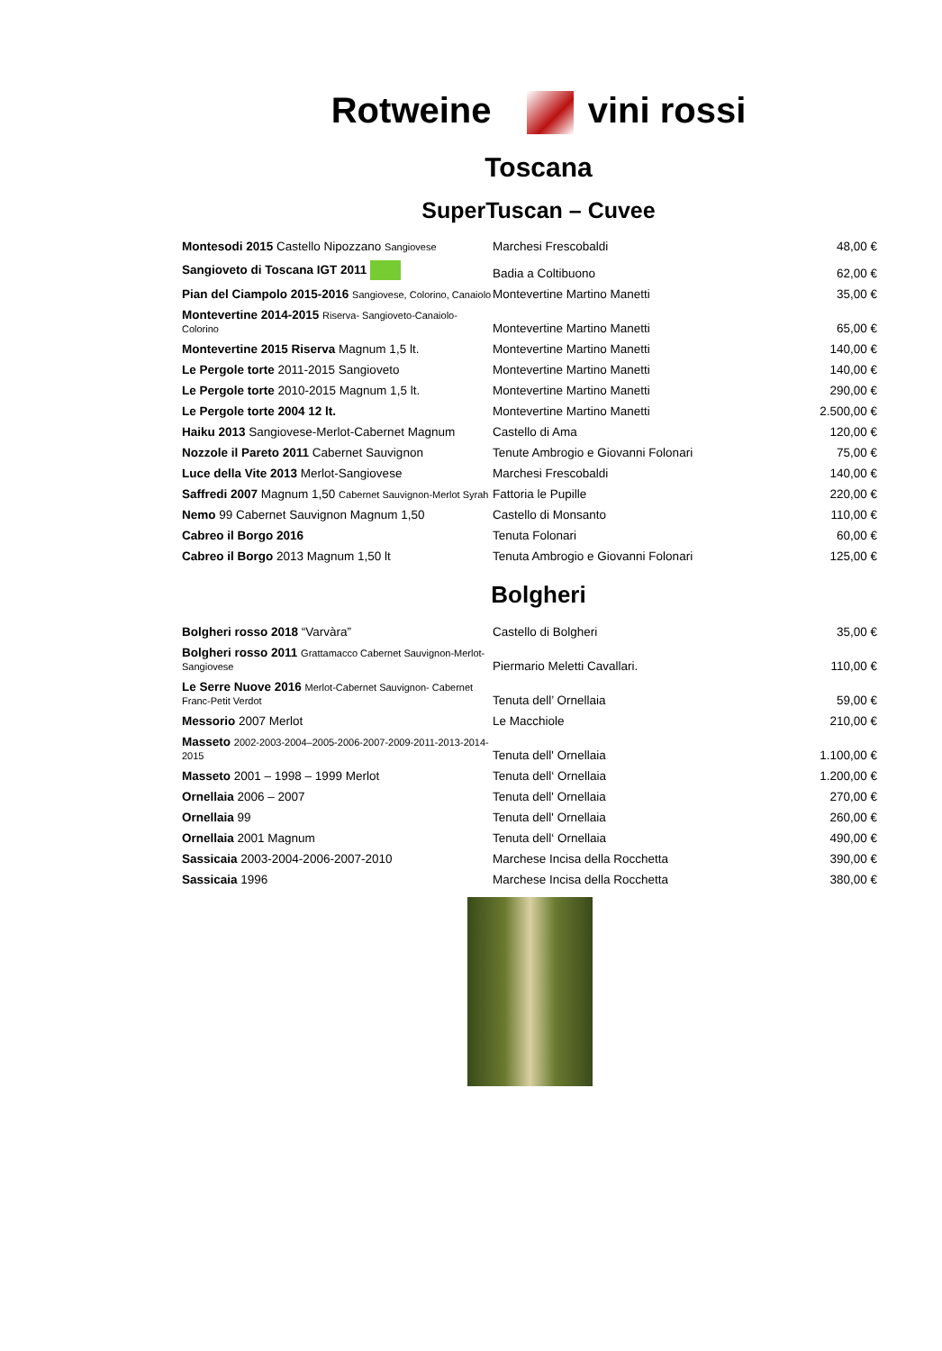Rotweine vini rossi
Toscana
SuperTuscan – Cuvee
| Montesodi 2015 Castello Nipozzano Sangiovese | Marchesi Frescobaldi | 48,00 € |
| Sangioveto di Toscana IGT 2011 | Badia a Coltibuono | 62,00 € |
| Pian del Ciampolo 2015-2016 Sangiovese, Colorino, Canaiolo | Montevertine Martino Manetti | 35,00 € |
| Montevertine 2014-2015 Riserva- Sangioveto-Canaiolo-Colorino | Montevertine Martino Manetti | 65,00 € |
| Montevertine 2015 Riserva Magnum 1,5 lt. | Montevertine Martino Manetti | 140,00 € |
| Le Pergole torte 2011-2015 Sangioveto | Montevertine Martino Manetti | 140,00 € |
| Le Pergole torte 2010-2015 Magnum 1,5 lt. | Montevertine Martino Manetti | 290,00 € |
| Le Pergole torte 2004 12 lt. | Montevertine Martino Manetti | 2.500,00 € |
| Haiku 2013 Sangiovese-Merlot-Cabernet Magnum | Castello di Ama | 120,00 € |
| Nozzole il Pareto 2011 Cabernet Sauvignon | Tenute Ambrogio e Giovanni Folonari | 75,00 € |
| Luce della Vite 2013 Merlot-Sangiovese | Marchesi Frescobaldi | 140,00 € |
| Saffredi 2007 Magnum 1,50 Cabernet Sauvignon-Merlot Syrah | Fattoria le Pupille | 220,00 € |
| Nemo 99 Cabernet Sauvignon Magnum 1,50 | Castello di Monsanto | 110,00 € |
| Cabreo il Borgo 2016 | Tenuta Folonari | 60,00 € |
| Cabreo il Borgo 2013 Magnum 1,50 lt | Tenuta Ambrogio e Giovanni Folonari | 125,00 € |
Bolgheri
| Bolgheri rosso 2018 “Varvàra” | Castello di Bolgheri | 35,00 € |
| Bolgheri rosso 2011 Grattamacco Cabernet Sauvignon-Merlot-Sangiovese | Piermario Meletti Cavallari. | 110,00 € |
| Le Serre Nuove 2016 Merlot-Cabernet Sauvignon- Cabernet Franc-Petit Verdot | Tenuta dell’ Ornellaia | 59,00 € |
| Messorio 2007 Merlot | Le Macchiole | 210,00 € |
| Masseto 2002-2003-2004–2005-2006-2007-2009-2011-2013-2014-2015 | Tenuta dell' Ornellaia | 1.100,00 € |
| Masseto 2001 – 1998 – 1999 Merlot | Tenuta dell‘ Ornellaia | 1.200,00 € |
| Ornellaia 2006 – 2007 | Tenuta dell' Ornellaia | 270,00 € |
| Ornellaia 99 | Tenuta dell' Ornellaia | 260,00 € |
| Ornellaia 2001 Magnum | Tenuta dell‘ Ornellaia | 490,00 € |
| Sassicaia 2003-2004-2006-2007-2010 | Marchese Incisa della Rocchetta | 390,00 € |
| Sassicaia 1996 | Marchese Incisa della Rocchetta | 380,00 € |